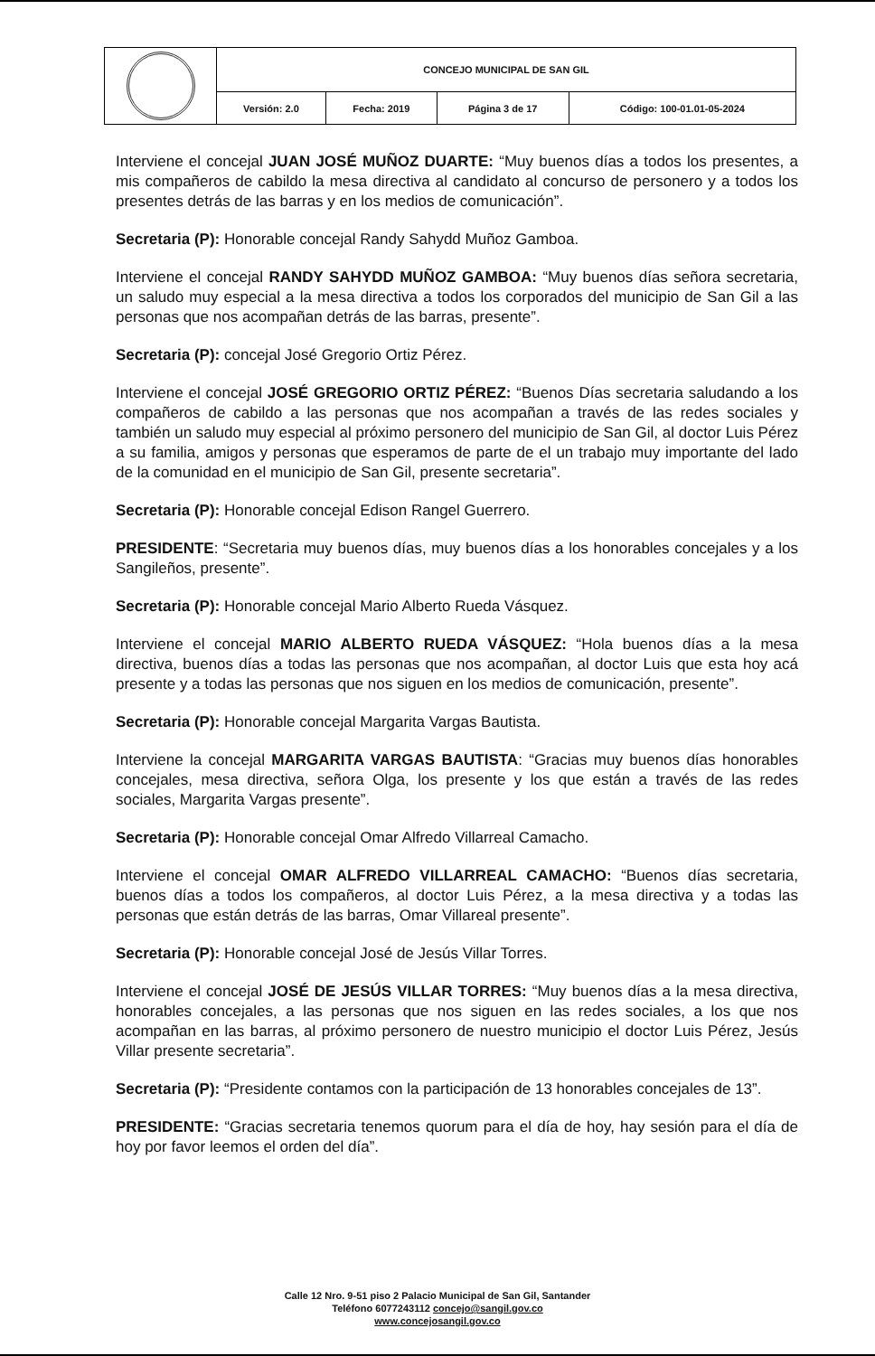| | CONCEJO MUNICIPAL DE SAN GIL | | | |
| | Versión: 2.0 | Fecha: 2019 | Página 3 de 17 | Código: 100-01.01-05-2024 |
Interviene el concejal JUAN JOSÉ MUÑOZ DUARTE: “Muy buenos días a todos los presentes, a mis compañeros de cabildo la mesa directiva al candidato al concurso de personero y a todos los presentes detrás de las barras y en los medios de comunicación”.
Secretaria (P): Honorable concejal Randy Sahydd Muñoz Gamboa.
Interviene el concejal RANDY SAHYDD MUÑOZ GAMBOA: “Muy buenos días señora secretaria, un saludo muy especial a la mesa directiva a todos los corporados del municipio de San Gil a las personas que nos acompañan detrás de las barras, presente”.
Secretaria (P): concejal José Gregorio Ortiz Pérez.
Interviene el concejal JOSÉ GREGORIO ORTIZ PÉREZ: “Buenos Días secretaria saludando a los compañeros de cabildo a las personas que nos acompañan a través de las redes sociales y también un saludo muy especial al próximo personero del municipio de San Gil, al doctor Luis Pérez a su familia, amigos y personas que esperamos de parte de el un trabajo muy importante del lado de la comunidad en el municipio de San Gil, presente secretaria”.
Secretaria (P): Honorable concejal Edison Rangel Guerrero.
PRESIDENTE: “Secretaria muy buenos días, muy buenos días a los honorables concejales y a los Sangileños, presente”.
Secretaria (P): Honorable concejal Mario Alberto Rueda Vásquez.
Interviene el concejal MARIO ALBERTO RUEDA VÁSQUEZ: “Hola buenos días a la mesa directiva, buenos días a todas las personas que nos acompañan, al doctor Luis que esta hoy acá presente y a todas las personas que nos siguen en los medios de comunicación, presente”.
Secretaria (P): Honorable concejal Margarita Vargas Bautista.
Interviene la concejal MARGARITA VARGAS BAUTISTA: “Gracias muy buenos días honorables concejales, mesa directiva, señora Olga, los presente y los que están a través de las redes sociales, Margarita Vargas presente”.
Secretaria (P): Honorable concejal Omar Alfredo Villarreal Camacho.
Interviene el concejal OMAR ALFREDO VILLARREAL CAMACHO: “Buenos días secretaria, buenos días a todos los compañeros, al doctor Luis Pérez, a la mesa directiva y a todas las personas que están detrás de las barras, Omar Villareal presente”.
Secretaria (P): Honorable concejal José de Jesús Villar Torres.
Interviene el concejal JOSÉ DE JESÚS VILLAR TORRES: “Muy buenos días a la mesa directiva, honorables concejales, a las personas que nos siguen en las redes sociales, a los que nos acompañan en las barras, al próximo personero de nuestro municipio el doctor Luis Pérez, Jesús Villar presente secretaria”.
Secretaria (P): “Presidente contamos con la participación de 13 honorables concejales de 13”.
PRESIDENTE: “Gracias secretaria tenemos quorum para el día de hoy, hay sesión para el día de hoy por favor leemos el orden del día”.
Calle 12 Nro. 9-51 piso 2 Palacio Municipal de San Gil, Santander
Teléfono 6077243112 concejo@sangil.gov.co
www.concejosangil.gov.co